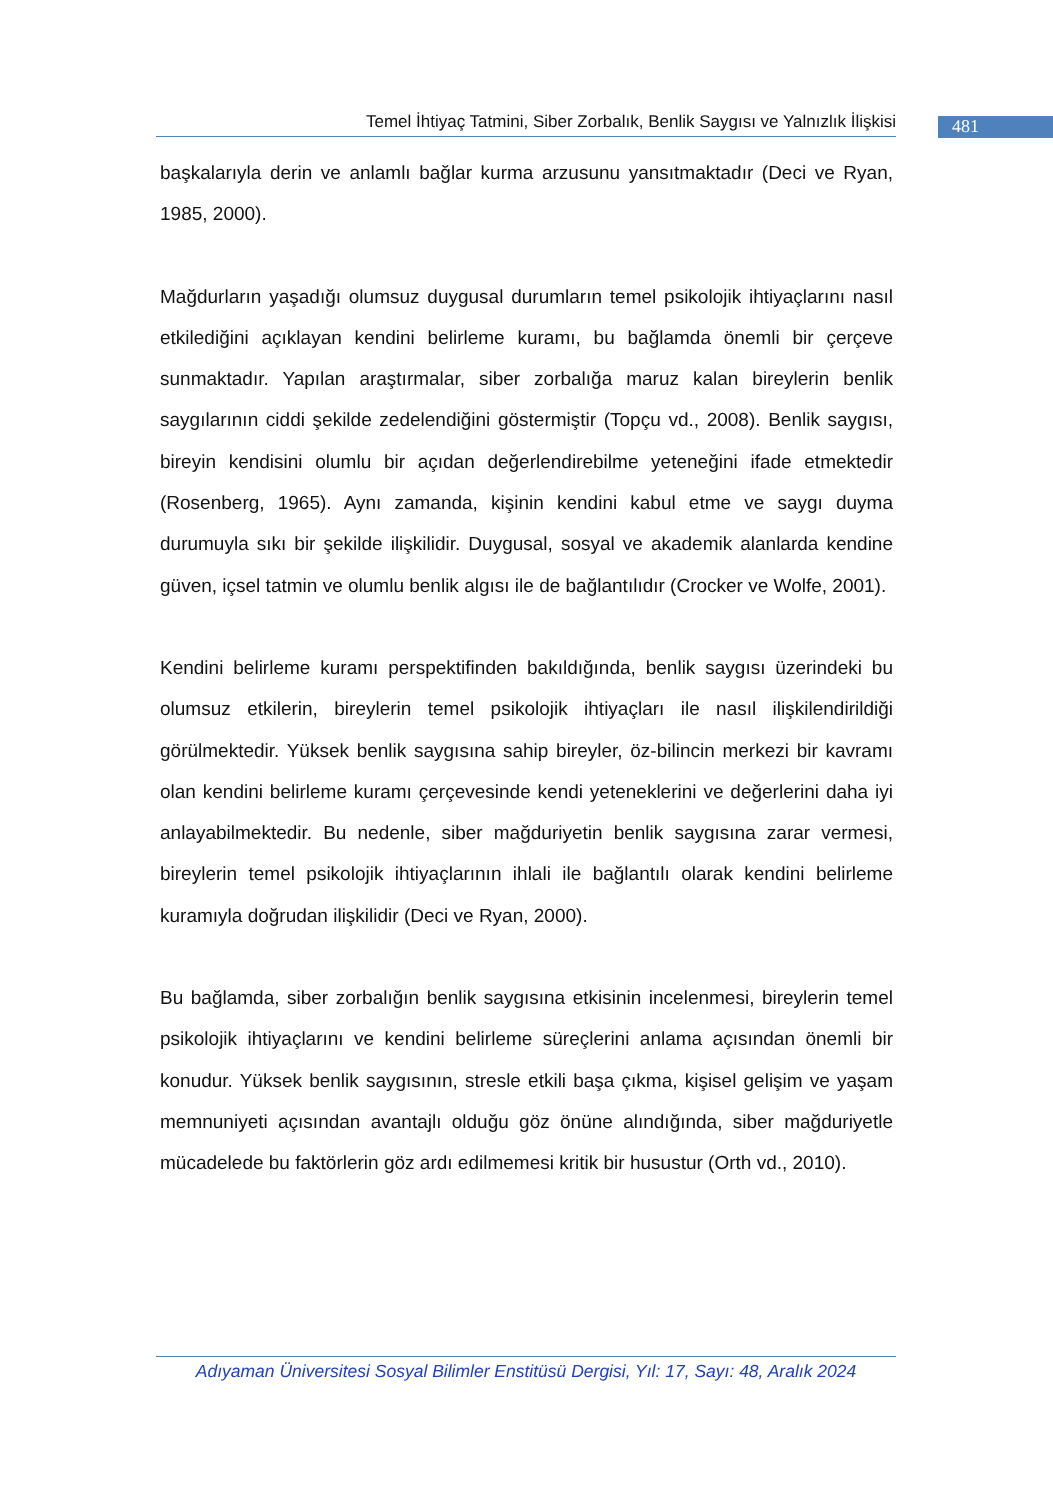Temel İhtiyaç Tatmini, Siber Zorbalık, Benlik Saygısı ve Yalnızlık İlişkisi
481
başkalarıyla derin ve anlamlı bağlar kurma arzusunu yansıtmaktadır (Deci ve Ryan, 1985, 2000).
Mağdurların yaşadığı olumsuz duygusal durumların temel psikolojik ihtiyaçlarını nasıl etkilediğini açıklayan kendini belirleme kuramı, bu bağlamda önemli bir çerçeve sunmaktadır. Yapılan araştırmalar, siber zorbalığa maruz kalan bireylerin benlik saygılarının ciddi şekilde zedelendiğini göstermiştir (Topçu vd., 2008). Benlik saygısı, bireyin kendisini olumlu bir açıdan değerlendirebilme yeteneğini ifade etmektedir (Rosenberg, 1965). Aynı zamanda, kişinin kendini kabul etme ve saygı duyma durumuyla sıkı bir şekilde ilişkilidir. Duygusal, sosyal ve akademik alanlarda kendine güven, içsel tatmin ve olumlu benlik algısı ile de bağlantılıdır (Crocker ve Wolfe, 2001).
Kendini belirleme kuramı perspektifinden bakıldığında, benlik saygısı üzerindeki bu olumsuz etkilerin, bireylerin temel psikolojik ihtiyaçları ile nasıl ilişkilendirildiği görülmektedir. Yüksek benlik saygısına sahip bireyler, öz-bilincin merkezi bir kavramı olan kendini belirleme kuramı çerçevesinde kendi yeteneklerini ve değerlerini daha iyi anlayabilmektedir. Bu nedenle, siber mağduriyetin benlik saygısına zarar vermesi, bireylerin temel psikolojik ihtiyaçlarının ihlali ile bağlantılı olarak kendini belirleme kuramıyla doğrudan ilişkilidir (Deci ve Ryan, 2000).
Bu bağlamda, siber zorbalığın benlik saygısına etkisinin incelenmesi, bireylerin temel psikolojik ihtiyaçlarını ve kendini belirleme süreçlerini anlama açısından önemli bir konudur. Yüksek benlik saygısının, stresle etkili başa çıkma, kişisel gelişim ve yaşam memnuniyeti açısından avantajlı olduğu göz önüne alındığında, siber mağduriyetle mücadelede bu faktörlerin göz ardı edilmemesi kritik bir husustur (Orth vd., 2010).
Adıyaman Üniversitesi Sosyal Bilimler Enstitüsü Dergisi, Yıl: 17, Sayı: 48, Aralık 2024